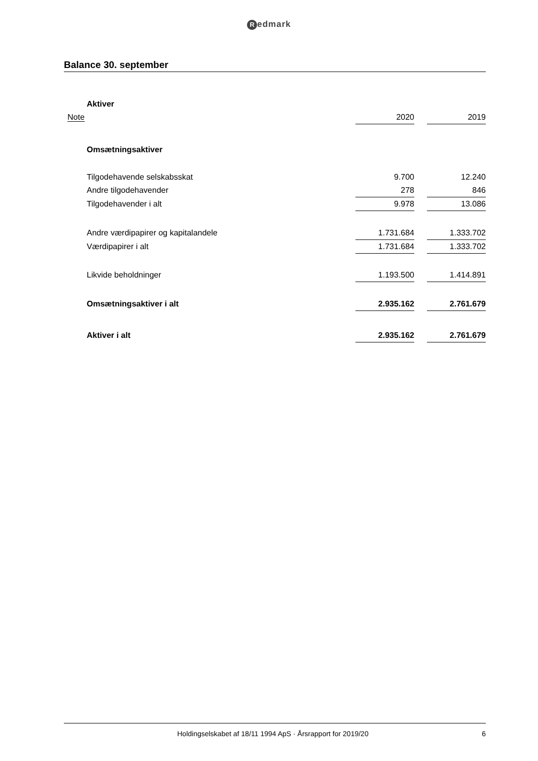Redmark
Balance 30. september
| | Aktiver | | | |
| Note | | 2020 | | 2019 |
| | Omsætningsaktiver | | | |
| | Tilgodehavende selskabsskat | 9.700 | | 12.240 |
| | Andre tilgodehavender | 278 | | 846 |
| | Tilgodehavender i alt | 9.978 | | 13.086 |
| | Andre værdipapirer og kapitalandele | 1.731.684 | | 1.333.702 |
| | Værdipapirer i alt | 1.731.684 | | 1.333.702 |
| | Likvide beholdninger | 1.193.500 | | 1.414.891 |
| | Omsætningsaktiver i alt | 2.935.162 | | 2.761.679 |
| | Aktiver i alt | 2.935.162 | | 2.761.679 |
Holdingselskabet af 18/11 1994 ApS · Årsrapport for 2019/20
6